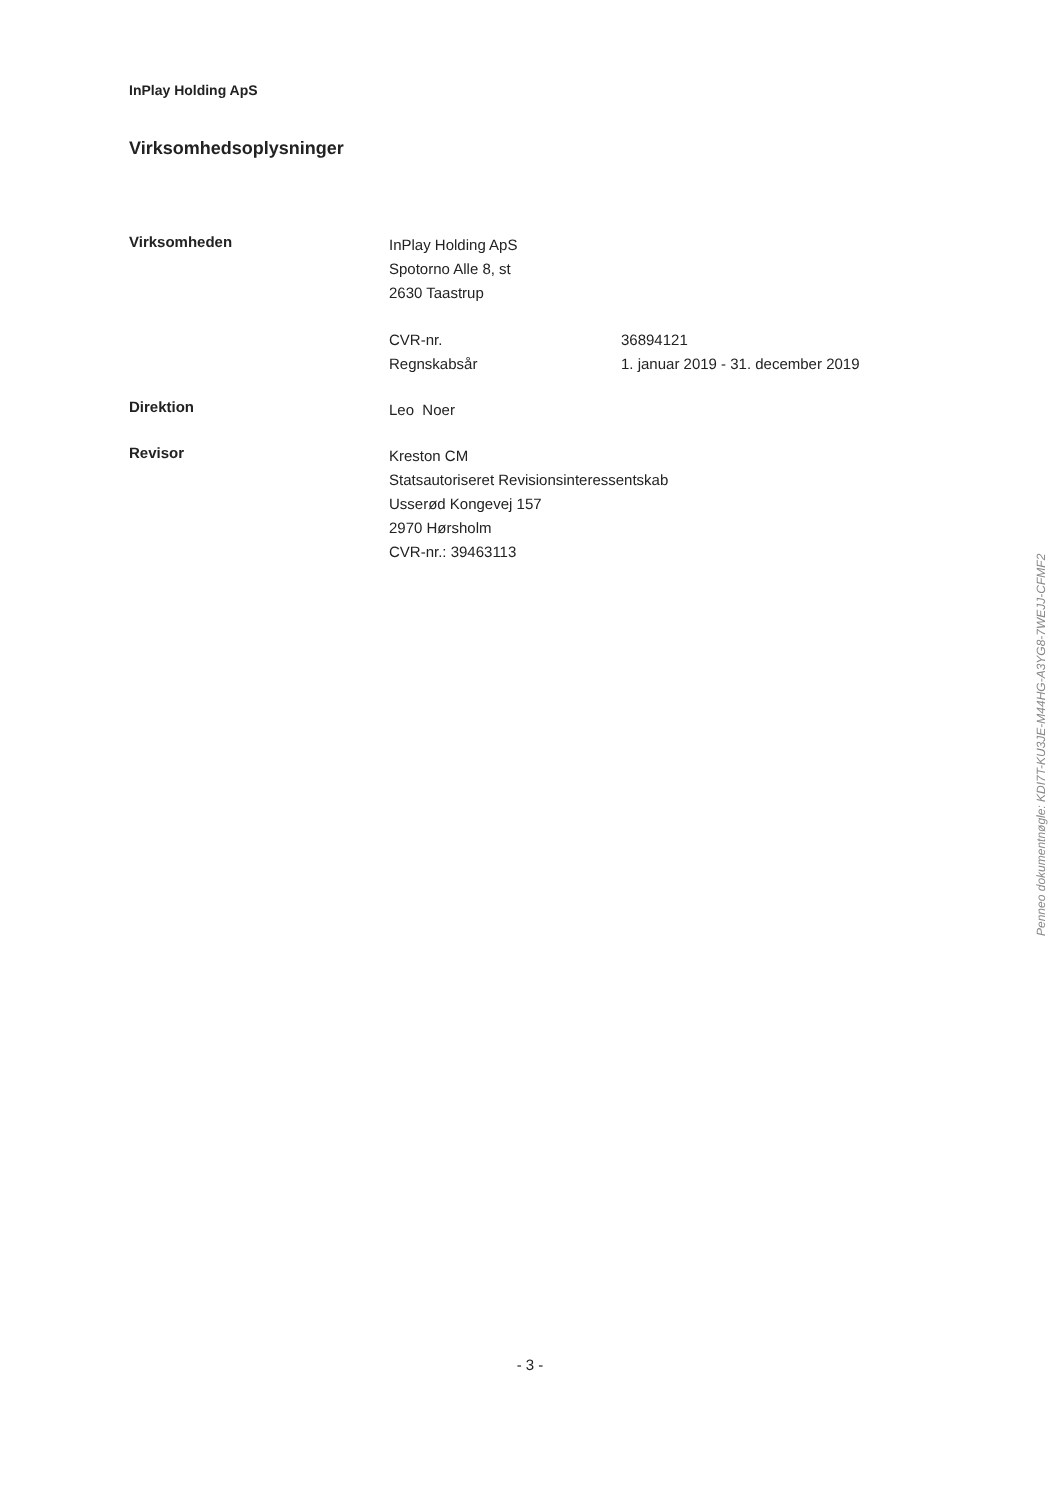InPlay Holding ApS
Virksomhedsoplysninger
Virksomheden
InPlay Holding ApS
Spotorno Alle 8, st
2630 Taastrup
CVR-nr. 36894121
Regnskabsår 1. januar 2019 - 31. december 2019
Direktion
Leo Noer
Revisor
Kreston CM
Statsautoriseret Revisionsinteressentskab
Usserød Kongevej 157
2970 Hørsholm
CVR-nr.: 39463113
Penneo dokumentnøgle: KDI7T-KU3JE-M44HG-A3YG8-7WEJJ-CFMF2
- 3 -